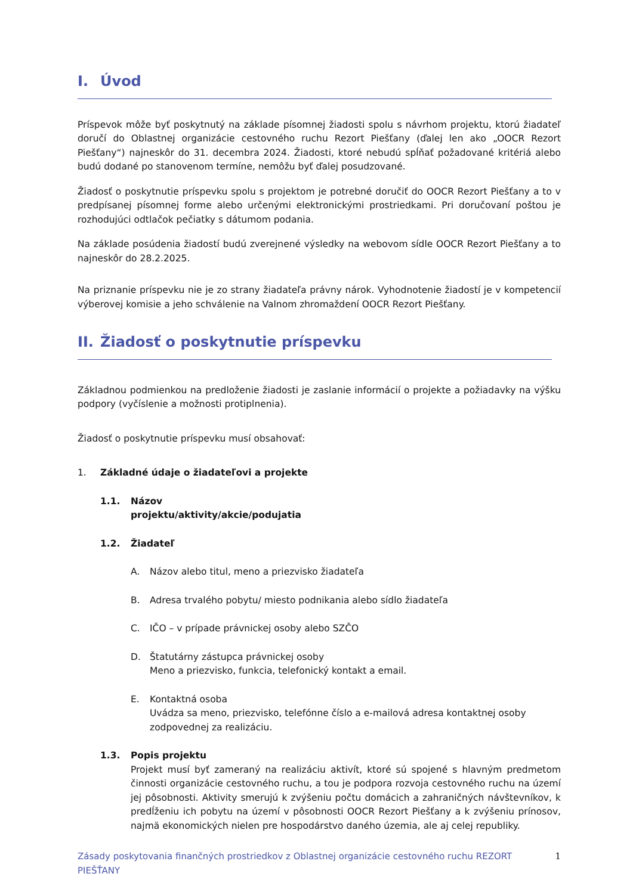I. Úvod
Príspevok môže byť poskytnutý na základe písomnej žiadosti spolu s návrhom projektu, ktorú žiadateľ doručí do Oblastnej organizácie cestovného ruchu Rezort Piešťany (ďalej len ako „OOCR Rezort Piešťany“) najneskôr do 31. decembra 2024. Žiadosti, ktoré nebudú spĺňať požadované kritériá alebo budú dodané po stanovenom termíne, nemôžu byť ďalej posudzované.
Žiadosť o poskytnutie príspevku spolu s projektom je potrebné doručiť do OOCR Rezort Piešťany a to v predpísanej písomnej forme alebo určenými elektronickými prostriedkami. Pri doručovaní poštou je rozhodujúci odtlačok pečiatky s dátumom podania.
Na základe posúdenia žiadostí budú zverejnené výsledky na webovom sídle OOCR Rezort Piešťany a to najneskôr do 28.2.2025.
Na priznanie príspevku nie je zo strany žiadateľa právny nárok. Vyhodnotenie žiadostí je v kompetencií výberovej komisie a jeho schválenie na Valnom zhromaždení OOCR Rezort Piešťany.
II. Žiadosť o poskytnutie príspevku
Základnou podmienkou na predloženie žiadosti je zaslanie informácií o projekte a požiadavky na výšku podpory (vyčíslenie a možnosti protiplnenia).
Žiadosť o poskytnutie príspevku musí obsahovať:
1. Základné údaje o žiadateľovi a projekte
1.1. Názov
projektu/aktivity/akcie/podujatia
1.2. Žiadateľ
A. Názov alebo titul, meno a priezvisko žiadateľa
B. Adresa trvalého pobytu/ miesto podnikania alebo sídlo žiadateľa
C. IČO – v prípade právnickej osoby alebo SZČO
D. Štatutárny zástupca právnickej osoby
Meno a priezvisko, funkcia, telefonický kontakt a email.
E. Kontaktná osoba
Uvádza sa meno, priezvisko, telefónne číslo a e-mailová adresa kontaktnej osoby zodpovednej za realizáciu.
1.3. Popis projektu
Projekt musí byť zameraný na realizáciu aktivít, ktoré sú spojené s hlavným predmetom činnosti organizácie cestovného ruchu, a tou je podpora rozvoja cestovného ruchu na území jej pôsobnosti. Aktivity smerujú k zvýšeniu počtu domácich a zahraničných návštevníkov, k predĺženiu ich pobytu na území v pôsobnosti OOCR Rezort Piešťany a k zvýšeniu prínosov, najmä ekonomických nielen pre hospodárstvo daného územia, ale aj celej republiky.
Zásady poskytovania finančných prostriedkov z Oblastnej organizácie cestovného ruchu REZORT PIEŠŤANY 1